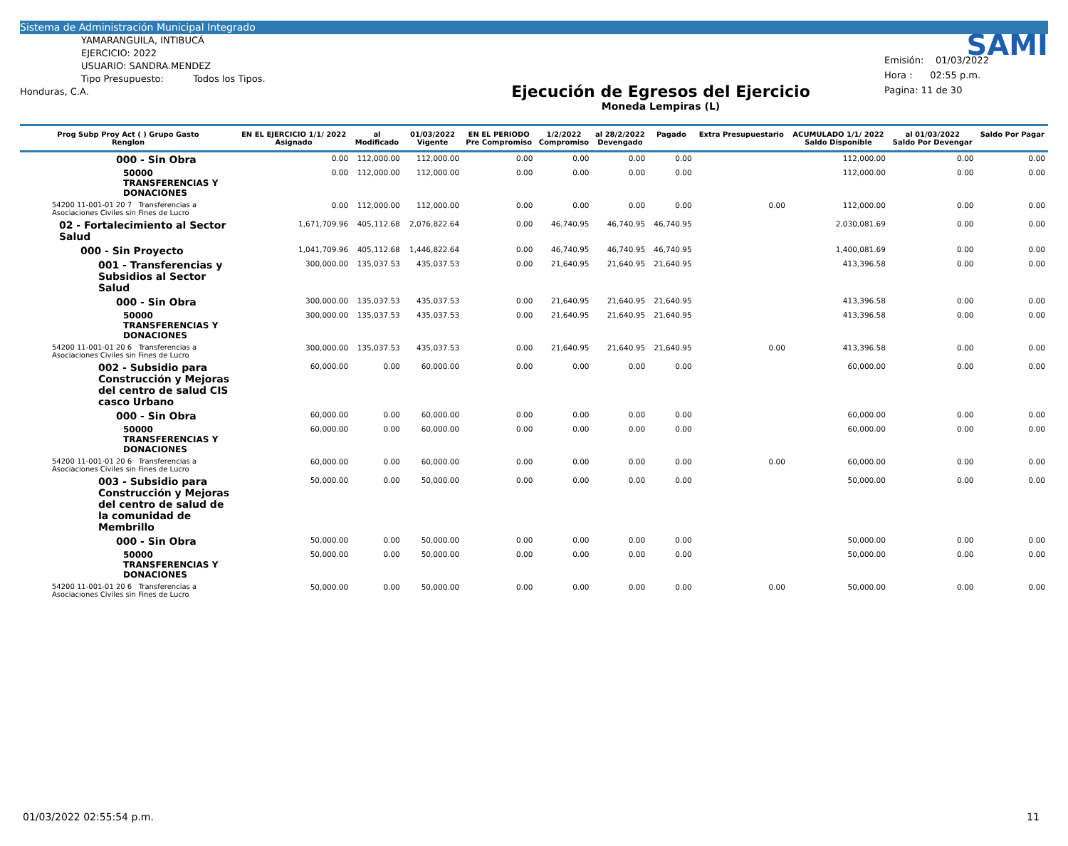Sistema de Administración Municipal Integrado
YAMARANGUILA, INTIBUCÁ
EJERCICIO: 2022
USUARIO: SANDRA.MENDEZ
Tipo Presupuesto: Todos los Tipos.
Honduras, C.A.
Ejecución de Egresos del Ejercicio
Moneda Lempiras (L)
SAMI
Emisión: 01/03/2022
Hora : 02:55 p.m.
Pagina: 11 de 30
| Prog Subp Proy Act ( ) Grupo Gasto Renglon | EN EL EJERCICIO 1/1/ 2022 Asignado | al Modificado | 01/03/2022 Vigente | EN EL PERIODO Pre Compromiso | 1/2/2022 Compromiso | al 28/2/2022 Devengado | Pagado | Extra Presupuestario | ACUMULADO 1/1/ 2022 Saldo Disponible | al 01/03/2022 Saldo Por Devengar | Saldo Por Pagar |
| --- | --- | --- | --- | --- | --- | --- | --- | --- | --- | --- | --- |
| 000 - Sin Obra | 0.00 | 112,000.00 | 112,000.00 | 0.00 | 0.00 | 0.00 | 0.00 | | 112,000.00 | 0.00 | 0.00 |
| 50000 TRANSFERENCIAS Y DONACIONES | 0.00 | 112,000.00 | 112,000.00 | 0.00 | 0.00 | 0.00 | 0.00 | | 112,000.00 | 0.00 | 0.00 |
| 54200 11-001-01 20 7 Transferencias a Asociaciones Civiles sin Fines de Lucro | 0.00 | 112,000.00 | 112,000.00 | 0.00 | 0.00 | 0.00 | 0.00 | 0.00 | 112,000.00 | 0.00 | 0.00 |
| 02 - Fortalecimiento al Sector Salud | 1,671,709.96 | 405,112.68 | 2,076,822.64 | 0.00 | 46,740.95 | 46,740.95 | 46,740.95 | | 2,030,081.69 | 0.00 | 0.00 |
| 000 - Sin Proyecto | 1,041,709.96 | 405,112.68 | 1,446,822.64 | 0.00 | 46,740.95 | 46,740.95 | 46,740.95 | | 1,400,081.69 | 0.00 | 0.00 |
| 001 - Transferencias y Subsidios al Sector Salud | 300,000.00 | 135,037.53 | 435,037.53 | 0.00 | 21,640.95 | 21,640.95 | 21,640.95 | | 413,396.58 | 0.00 | 0.00 |
| 000 - Sin Obra | 300,000.00 | 135,037.53 | 435,037.53 | 0.00 | 21,640.95 | 21,640.95 | 21,640.95 | | 413,396.58 | 0.00 | 0.00 |
| 50000 TRANSFERENCIAS Y DONACIONES | 300,000.00 | 135,037.53 | 435,037.53 | 0.00 | 21,640.95 | 21,640.95 | 21,640.95 | | 413,396.58 | 0.00 | 0.00 |
| 54200 11-001-01 20 6 Transferencias a Asociaciones Civiles sin Fines de Lucro | 300,000.00 | 135,037.53 | 435,037.53 | 0.00 | 21,640.95 | 21,640.95 | 21,640.95 | 0.00 | 413,396.58 | 0.00 | 0.00 |
| 002 - Subsidio para Construcción y Mejoras del centro de salud CIS casco Urbano | 60,000.00 | 0.00 | 60,000.00 | 0.00 | 0.00 | 0.00 | 0.00 | | 60,000.00 | 0.00 | 0.00 |
| 000 - Sin Obra | 60,000.00 | 0.00 | 60,000.00 | 0.00 | 0.00 | 0.00 | 0.00 | | 60,000.00 | 0.00 | 0.00 |
| 50000 TRANSFERENCIAS Y DONACIONES | 60,000.00 | 0.00 | 60,000.00 | 0.00 | 0.00 | 0.00 | 0.00 | | 60,000.00 | 0.00 | 0.00 |
| 54200 11-001-01 20 6 Transferencias a Asociaciones Civiles sin Fines de Lucro | 60,000.00 | 0.00 | 60,000.00 | 0.00 | 0.00 | 0.00 | 0.00 | 0.00 | 60,000.00 | 0.00 | 0.00 |
| 003 - Subsidio para Construcción y Mejoras del centro de salud de la comunidad de Membrillo | 50,000.00 | 0.00 | 50,000.00 | 0.00 | 0.00 | 0.00 | 0.00 | | 50,000.00 | 0.00 | 0.00 |
| 000 - Sin Obra | 50,000.00 | 0.00 | 50,000.00 | 0.00 | 0.00 | 0.00 | 0.00 | | 50,000.00 | 0.00 | 0.00 |
| 50000 TRANSFERENCIAS Y DONACIONES | 50,000.00 | 0.00 | 50,000.00 | 0.00 | 0.00 | 0.00 | 0.00 | | 50,000.00 | 0.00 | 0.00 |
| 54200 11-001-01 20 6 Transferencias a Asociaciones Civiles sin Fines de Lucro | 50,000.00 | 0.00 | 50,000.00 | 0.00 | 0.00 | 0.00 | 0.00 | 0.00 | 50,000.00 | 0.00 | 0.00 |
01/03/2022 02:55:54 p.m. 11